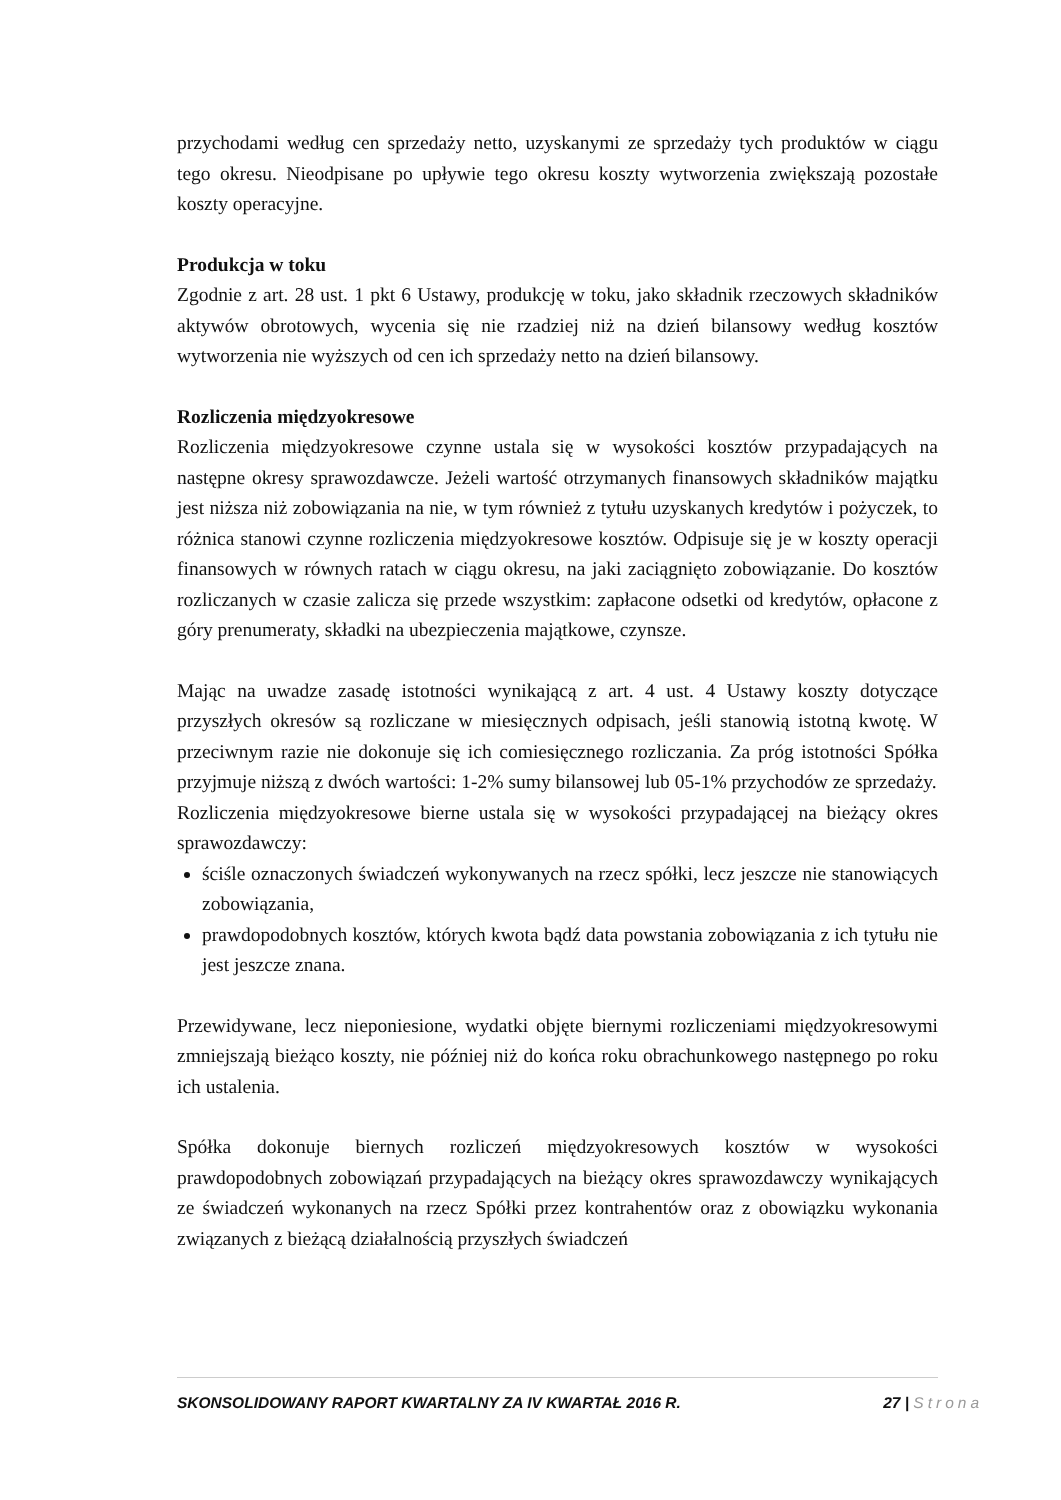przychodami według cen sprzedaży netto, uzyskanymi ze sprzedaży tych produktów w ciągu tego okresu. Nieodpisane po upływie tego okresu koszty wytworzenia zwiększają pozostałe koszty operacyjne.
Produkcja w toku
Zgodnie z art. 28 ust. 1 pkt 6 Ustawy, produkcję w toku, jako składnik rzeczowych składników aktywów obrotowych, wycenia się nie rzadziej niż na dzień bilansowy według kosztów wytworzenia nie wyższych od cen ich sprzedaży netto na dzień bilansowy.
Rozliczenia międzyokresowe
Rozliczenia międzyokresowe czynne ustala się w wysokości kosztów przypadających na następne okresy sprawozdawcze. Jeżeli wartość otrzymanych finansowych składników majątku jest niższa niż zobowiązania na nie, w tym również z tytułu uzyskanych kredytów i pożyczek, to różnica stanowi czynne rozliczenia międzyokresowe kosztów. Odpisuje się je w koszty operacji finansowych w równych ratach w ciągu okresu, na jaki zaciągnięto zobowiązanie. Do kosztów rozliczanych w czasie zalicza się przede wszystkim: zapłacone odsetki od kredytów, opłacone z góry prenumeraty, składki na ubezpieczenia majątkowe, czynsze.
Mając na uwadze zasadę istotności wynikającą z art. 4 ust. 4 Ustawy koszty dotyczące przyszłych okresów są rozliczane w miesięcznych odpisach, jeśli stanowią istotną kwotę. W przeciwnym razie nie dokonuje się ich comiesięcznego rozliczania. Za próg istotności Spółka przyjmuje niższą z dwóch wartości: 1-2% sumy bilansowej lub 05-1% przychodów ze sprzedaży.
Rozliczenia międzyokresowe bierne ustala się w wysokości przypadającej na bieżący okres sprawozdawczy:
ściśle oznaczonych świadczeń wykonywanych na rzecz spółki, lecz jeszcze nie stanowiących zobowiązania,
prawdopodobnych kosztów, których kwota bądź data powstania zobowiązania z ich tytułu nie jest jeszcze znana.
Przewidywane, lecz nieponiesione, wydatki objęte biernymi rozliczeniami międzyokresowymi zmniejszają bieżąco koszty, nie później niż do końca roku obrachunkowego następnego po roku ich ustalenia.
Spółka dokonuje biernych rozliczeń międzyokresowych kosztów w wysokości prawdopodobnych zobowiązań przypadających na bieżący okres sprawozdawczy wynikających ze świadczeń wykonanych na rzecz Spółki przez kontrahentów oraz z obowiązku wykonania związanych z bieżącą działalnością przyszłych świadczeń
SKONSOLIDOWANY RAPORT KWARTALNY ZA IV KWARTAŁ 2016 R. 27 | Strona